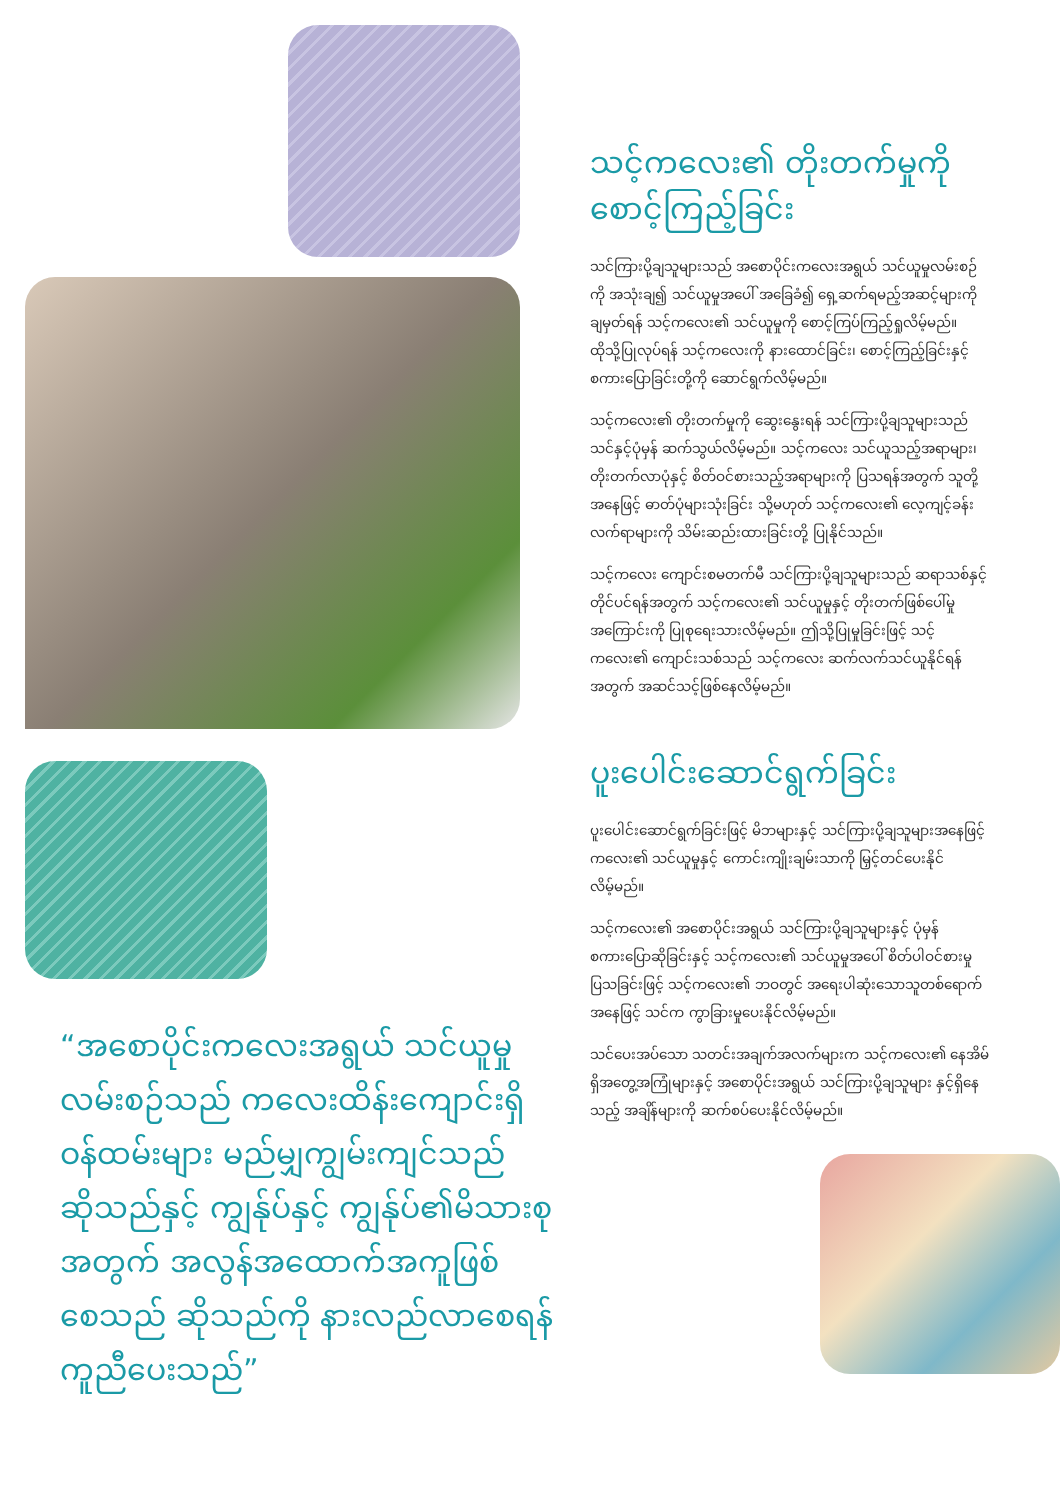“အစောပိုင်းကလေးအရွယ် သင်ယူမှုလမ်းစဉ်သည် ကလေးထိန်းကျောင်းရှိ ဝန်ထမ်းများ မည်မျှကျွမ်းကျင်သည် ဆိုသည်နှင့် ကျွန်ုပ်နှင့် ကျွန်ုပ်၏မိသားစုအတွက် အလွန်အထောက်အကူဖြစ်စေသည် ဆိုသည်ကို နားလည်လာစေရန် ကူညီပေးသည်”
သင့်ကလေး၏ တိုးတက်မှုကို စောင့်ကြည့်ခြင်း
သင်ကြားပို့ချသူများသည် အစောပိုင်းကလေးအရွယ် သင်ယူမှုလမ်းစဉ်ကို အသုံးချ၍ သင်ယူမှုအပေါ် အခြေခံ၍ ရှေ့ဆက်ရမည့်အဆင့်များကို ချမှတ်ရန် သင့်ကလေး၏ သင်ယူမှုကို စောင့်ကြပ်ကြည့်ရှုလိမ့်မည်။ ထိုသို့ပြုလုပ်ရန် သင့်ကလေးကို နားထောင်ခြင်း၊ စောင့်ကြည့်ခြင်းနှင့် စကားပြောခြင်းတို့ကို ဆောင်ရွက်လိမ့်မည်။
သင့်ကလေး၏ တိုးတက်မှုကို ဆွေးနွေးရန် သင်ကြားပို့ချသူများသည် သင်နှင့်ပုံမှန် ဆက်သွယ်လိမ့်မည်။ သင့်ကလေး သင်ယူသည့်အရာများ၊ တိုးတက်လာပုံနှင့် စိတ်ဝင်စားသည့်အရာများကို ပြသရန်အတွက် သူတို့အနေဖြင့် ဓာတ်ပုံများသုံးခြင်း သို့မဟုတ် သင့်ကလေး၏ လေ့ကျင့်ခန်းလက်ရာများကို သိမ်းဆည်းထားခြင်းတို့ ပြုနိုင်သည်။
သင့်ကလေး ကျောင်းစမတက်မီ သင်ကြားပို့ချသူများသည် ဆရာသစ်နှင့် တိုင်ပင်ရန်အတွက် သင့်ကလေး၏ သင်ယူမှုနှင့် တိုးတက်ဖြစ်ပေါ်မှုအကြောင်းကို ပြုစုရေးသားလိမ့်မည်။ ဤသို့ပြုမှုခြင်းဖြင့် သင့်ကလေး၏ ကျောင်းသစ်သည် သင့်ကလေး ဆက်လက်သင်ယူနိုင်ရန်အတွက် အဆင်သင့်ဖြစ်နေလိမ့်မည်။
ပူးပေါင်းဆောင်ရွက်ခြင်း
ပူးပေါင်းဆောင်ရွက်ခြင်းဖြင့် မိဘများနှင့် သင်ကြားပို့ချသူများအနေဖြင့် ကလေး၏ သင်ယူမှုနှင့် ကောင်းကျိုးချမ်းသာကို မြှင့်တင်ပေးနိုင်လိမ့်မည်။
သင့်ကလေး၏ အစောပိုင်းအရွယ် သင်ကြားပို့ချသူများနှင့် ပုံမှန်စကားပြောဆိုခြင်းနှင့် သင့်ကလေး၏ သင်ယူမှုအပေါ် စိတ်ပါဝင်စားမှုပြသခြင်းဖြင့် သင့်ကလေး၏ ဘဝတွင် အရေးပါဆုံးသောသူတစ်ရောက်အနေဖြင့် သင်က ကွာခြားမှုပေးနိုင်လိမ့်မည်။
သင်ပေးအပ်သော သတင်းအချက်အလက်များက သင့်ကလေး၏ နေအိမ်ရှိအတွေ့အကြုံများနှင့် အစောပိုင်းအရွယ် သင်ကြားပို့ချသူများ နှင့်ရှိနေသည့် အချိန်များကို ဆက်စပ်ပေးနိုင်လိမ့်မည်။